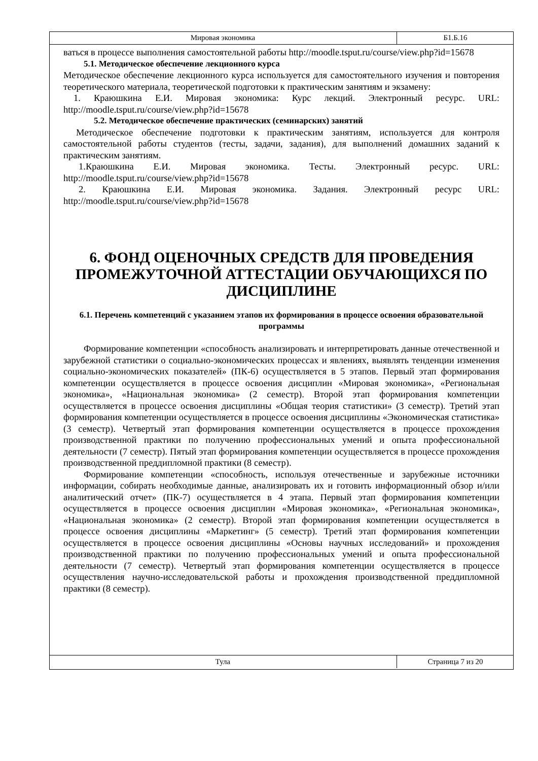| Мировая экономика | Б1.Б.16 |
ваться в процессе выполнения самостоятельной работы http://moodle.tsput.ru/course/view.php?id=15678
5.1. Методическое обеспечение лекционного курса
Методическое обеспечение лекционного курса используется для самостоятельного изучения и повторения теоретического материала, теоретической подготовки к практическим занятиям и экзамену:
1. Краюшкина Е.И. Мировая экономика: Курс лекций. Электронный ресурс. URL: http://moodle.tsput.ru/course/view.php?id=15678
5.2. Методическое обеспечение практических (семинарских) занятий
Методическое обеспечение подготовки к практическим занятиям, используется для контроля самостоятельной работы студентов (тесты, задачи, задания), для выполнений домашних заданий к практическим занятиям.
1.Краюшкина Е.И. Мировая экономика. Тесты. Электронный ресурс. URL: http://moodle.tsput.ru/course/view.php?id=15678
2. Краюшкина Е.И. Мировая экономика. Задания. Электронный ресурс URL: http://moodle.tsput.ru/course/view.php?id=15678
6. ФОНД ОЦЕНОЧНЫХ СРЕДСТВ ДЛЯ ПРОВЕДЕНИЯ ПРОМЕЖУТОЧНОЙ АТТЕСТАЦИИ ОБУЧАЮЩИХСЯ ПО ДИСЦИПЛИНЕ
6.1. Перечень компетенций с указанием этапов их формирования в процессе освоения образовательной программы
Формирование компетенции «способность анализировать и интерпретировать данные отечественной и зарубежной статистики о социально-экономических процессах и явлениях, выявлять тенденции изменения социально-экономических показателей» (ПК-6) осуществляется в 5 этапов. Первый этап формирования компетенции осуществляется в процессе освоения дисциплин «Мировая экономика», «Региональная экономика», «Национальная экономика» (2 семестр). Второй этап формирования компетенции осуществляется в процессе освоения дисциплины «Общая теория статистики» (3 семестр). Третий этап формирования компетенции осуществляется в процессе освоения дисциплины «Экономическая статистика» (3 семестр). Четвертый этап формирования компетенции осуществляется в процессе прохождения производственной практики по получению профессиональных умений и опыта профессиональной деятельности (7 семестр). Пятый этап формирования компетенции осуществляется в процессе прохождения производственной преддипломной практики (8 семестр).
Формирование компетенции «способность, используя отечественные и зарубежные источники информации, собирать необходимые данные, анализировать их и готовить информационный обзор и/или аналитический отчет» (ПК-7) осуществляется в 4 этапа. Первый этап формирования компетенции осуществляется в процессе освоения дисциплин «Мировая экономика», «Региональная экономика», «Национальная экономика» (2 семестр). Второй этап формирования компетенции осуществляется в процессе освоения дисциплины «Маркетинг» (5 семестр). Третий этап формирования компетенции осуществляется в процессе освоения дисциплины «Основы научных исследований» и прохождения производственной практики по получению профессиональных умений и опыта профессиональной деятельности (7 семестр). Четвертый этап формирования компетенции осуществляется в процессе осуществления научно-исследовательской работы и прохождения производственной преддипломной практики (8 семестр).
| Тула | Страница 7 из 20 |